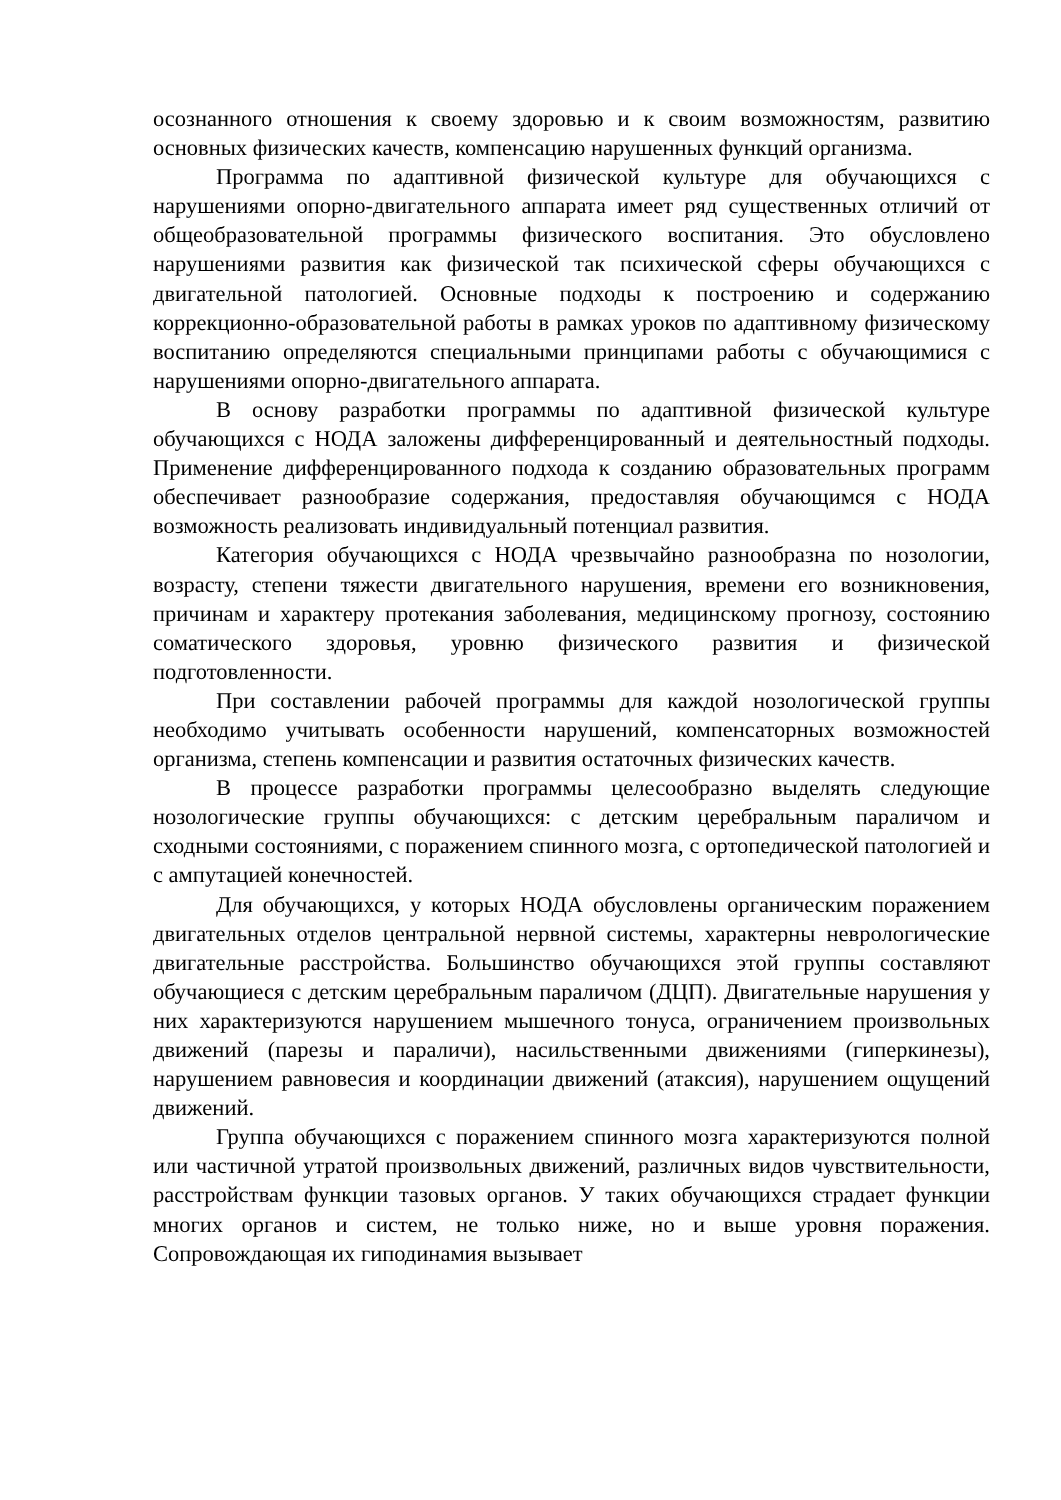осознанного отношения к своему здоровью и к своим возможностям, развитию основных физических качеств, компенсацию нарушенных функций организма.
Программа по адаптивной физической культуре для обучающихся с нарушениями опорно-двигательного аппарата имеет ряд существенных отличий от общеобразовательной программы физического воспитания. Это обусловлено нарушениями развития как физической так психической сферы обучающихся с двигательной патологией. Основные подходы к построению и содержанию коррекционно-образовательной работы в рамках уроков по адаптивному физическому воспитанию определяются специальными принципами работы с обучающимися с нарушениями опорно-двигательного аппарата.
В основу разработки программы по адаптивной физической культуре обучающихся с НОДА заложены дифференцированный и деятельностный подходы. Применение дифференцированного подхода к созданию образовательных программ обеспечивает разнообразие содержания, предоставляя обучающимся с НОДА возможность реализовать индивидуальный потенциал развития.
Категория обучающихся с НОДА чрезвычайно разнообразна по нозологии, возрасту, степени тяжести двигательного нарушения, времени его возникновения, причинам и характеру протекания заболевания, медицинскому прогнозу, состоянию соматического здоровья, уровню физического развития и физической подготовленности.
При составлении рабочей программы для каждой нозологической группы необходимо учитывать особенности нарушений, компенсаторных возможностей организма, степень компенсации и развития остаточных физических качеств.
В процессе разработки программы целесообразно выделять следующие нозологические группы обучающихся: с детским церебральным параличом и сходными состояниями, с поражением спинного мозга, с ортопедической патологией и с ампутацией конечностей.
Для обучающихся, у которых НОДА обусловлены органическим поражением двигательных отделов центральной нервной системы, характерны неврологические двигательные расстройства. Большинство обучающихся этой группы составляют обучающиеся с детским церебральным параличом (ДЦП). Двигательные нарушения у них характеризуются нарушением мышечного тонуса, ограничением произвольных движений (парезы и параличи), насильственными движениями (гиперкинезы), нарушением равновесия и координации движений (атаксия), нарушением ощущений движений.
Группа обучающихся с поражением спинного мозга характеризуются полной или частичной утратой произвольных движений, различных видов чувствительности, расстройствам функции тазовых органов. У таких обучающихся страдает функции многих органов и систем, не только ниже, но и выше уровня поражения. Сопровождающая их гиподинамия вызывает